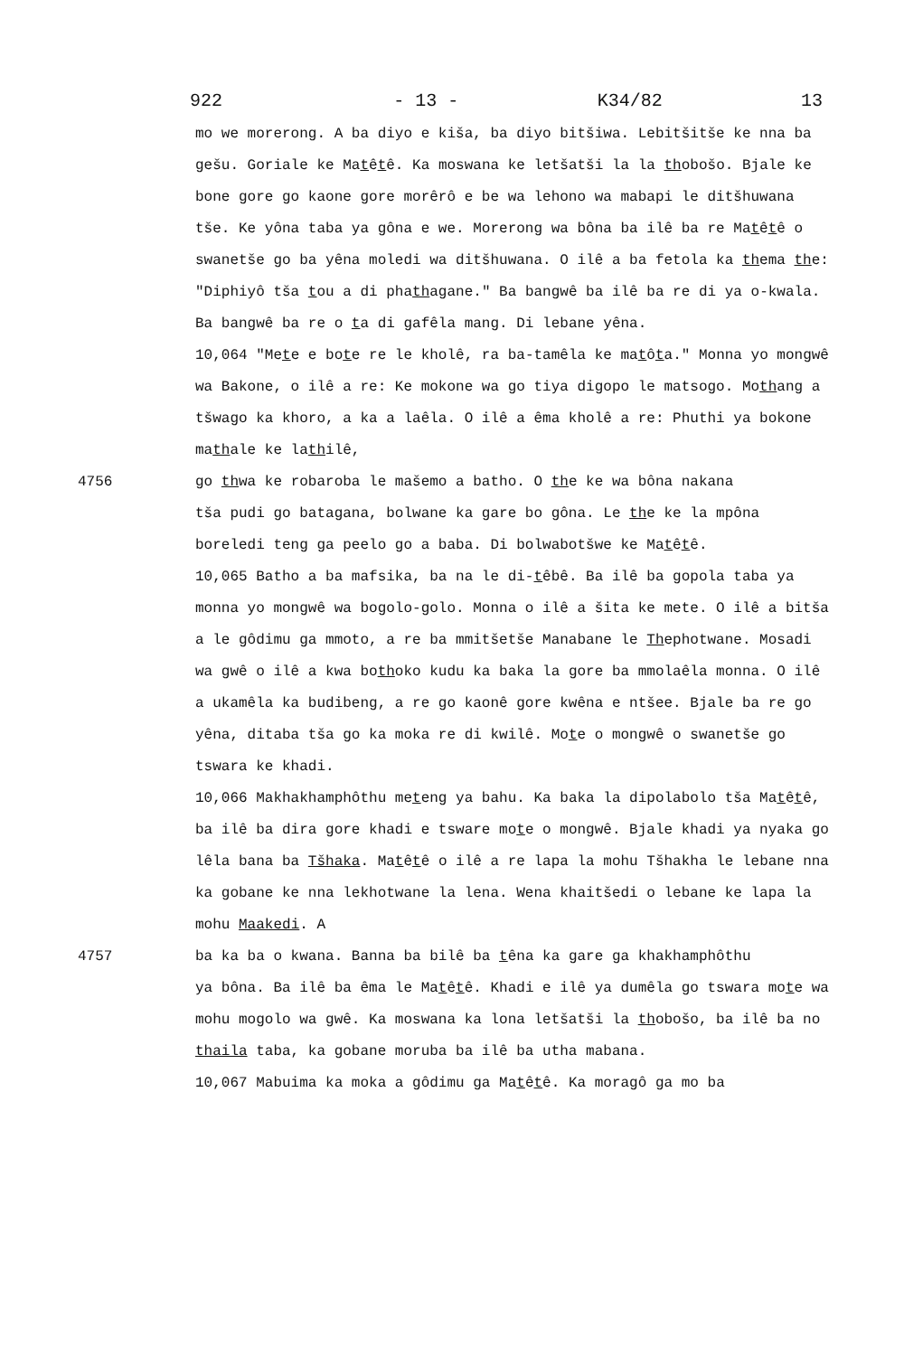922 - 13 - K34/82 13
mo we morerong. A ba diyo e kiša, ba diyo bitšiwa. Lebitšitše ke nna ba gešu. Goriale ke Matêtê. Ka moswana ke letšatši la la thobošo. Bjale ke bone gore go kaone gore morêrô e be wa lehono wa mabapi le ditšhuwana tše. Ke yôna taba ya gôna e we. Morerong wa bôna ba ilê ba re Matêtê o swanetše go ba yêna moledi wa ditšhuwana. O ilê a ba fetola ka thema the: "Diphiyô tša tou a di phathagane." Ba bangwê ba ilê ba re di ya o-kwala. Ba bangwê ba re o ta di gafêla mang. Di lebane yêna.
10,064 "Mete e bote re le kholê, ra ba-tamêla ke matôta." Monna yo mongwê wa Bakone, o ilê a re: Ke mokone wa go tiya digopo le matsogo. Mothang a tšwago ka khoro, a ka a laêla. O ilê a êma kholê a re: Phuthi ya bokone mathale ke lathilê,
4756 go thwa ke robaroba le mašemo a batho. O the ke wa bôna nakana
tša pudi go batagana, bolwane ka gare bo gôna. Le the ke la mpôna boreledi teng ga peelo go a baba. Di bolwabotšwe ke Matêtê.
10,065 Batho a ba mafsika, ba na le di-têbê. Ba ilê ba gopola taba ya monna yo mongwê wa bogolo-golo. Monna o ilê a šita ke mete. O ilê a bitša a le gôdimu ga mmoto, a re ba mmitšetše Manabane le Thephotwane. Mosadi wa gwê o ilê a kwa bothoko kudu ka baka la gore ba mmolaêla monna. O ilê a ukamêla ka budibeng, a re go kaonê gore kwêna e ntšee. Bjale ba re go yêna, ditaba tša go ka moka re di kwilê. Mote o mongwê o swanetše go tswara ke khadi.
10,066 Makhakhamphôthu meteng ya bahu. Ka baka la dipolabolo tša Matêtê, ba ilê ba dira gore khadi e tsware mote o mongwê. Bjale khadi ya nyaka go lêla bana ba Tšhaka. Matêtê o ilê a re lapa la mohu Tšhakha le lebane nna ka gobane ke nna lekhotwane la lena. Wena khaitšedi o lebane ke lapa la mohu Maakedi. A
4757 ba ka ba o kwana. Banna ba bilê ba têna ka gare ga khakhamphôthu
ya bôna. Ba ilê ba êma le Matêtê. Khadi e ilê ya dumêla go tswara mote wa mohu mogolo wa gwê. Ka moswana ka lona letšatši la thobošo, ba ilê ba no thaila taba, ka gobane moruba ba ilê ba utha mabana.
10,067 Mabuima ka moka a gôdimu ga Matêtê. Ka moragô ga mo ba